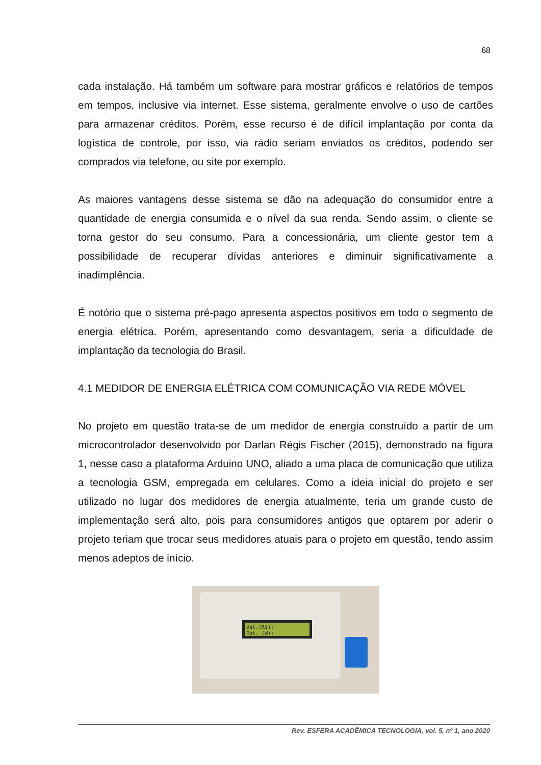68
cada instalação. Há também um software para mostrar gráficos e relatórios de tempos em tempos, inclusive via internet. Esse sistema, geralmente envolve o uso de cartões para armazenar créditos. Porém, esse recurso é de difícil implantação por conta da logística de controle, por isso, via rádio seriam enviados os créditos, podendo ser comprados via telefone, ou site por exemplo.
As maiores vantagens desse sistema se dão na adequação do consumidor entre a quantidade de energia consumida e o nível da sua renda. Sendo assim, o cliente se torna gestor do seu consumo. Para a concessionária, um cliente gestor tem a possibilidade de recuperar dívidas anteriores e diminuir significativamente a inadimplência.
É notório que o sistema pré-pago apresenta aspectos positivos em todo o segmento de energia elétrica. Porém, apresentando como desvantagem, seria a dificuldade de implantação da tecnologia do Brasil.
4.1 MEDIDOR DE ENERGIA ELÉTRICA COM COMUNICAÇÃO VIA REDE MÓVEL
No projeto em questão trata-se de um medidor de energia construído a partir de um microcontrolador desenvolvido por Darlan Régis Fischer (2015), demonstrado na figura 1, nesse caso a plataforma Arduino UNO, aliado a uma placa de comunicação que utiliza a tecnologia GSM, empregada em celulares. Como a ideia inicial do projeto e ser utilizado no lugar dos medidores de energia atualmente, teria um grande custo de implementação será alto, pois para consumidores antigos que optarem por aderir o projeto teriam que trocar seus medidores atuais para o projeto em questão, tendo assim menos adeptos de início.
Val.(R$):
Pot. (W):
Rev. ESFERA ACADÊMICA TECNOLOGIA, vol. 5, nº 1, ano 2020